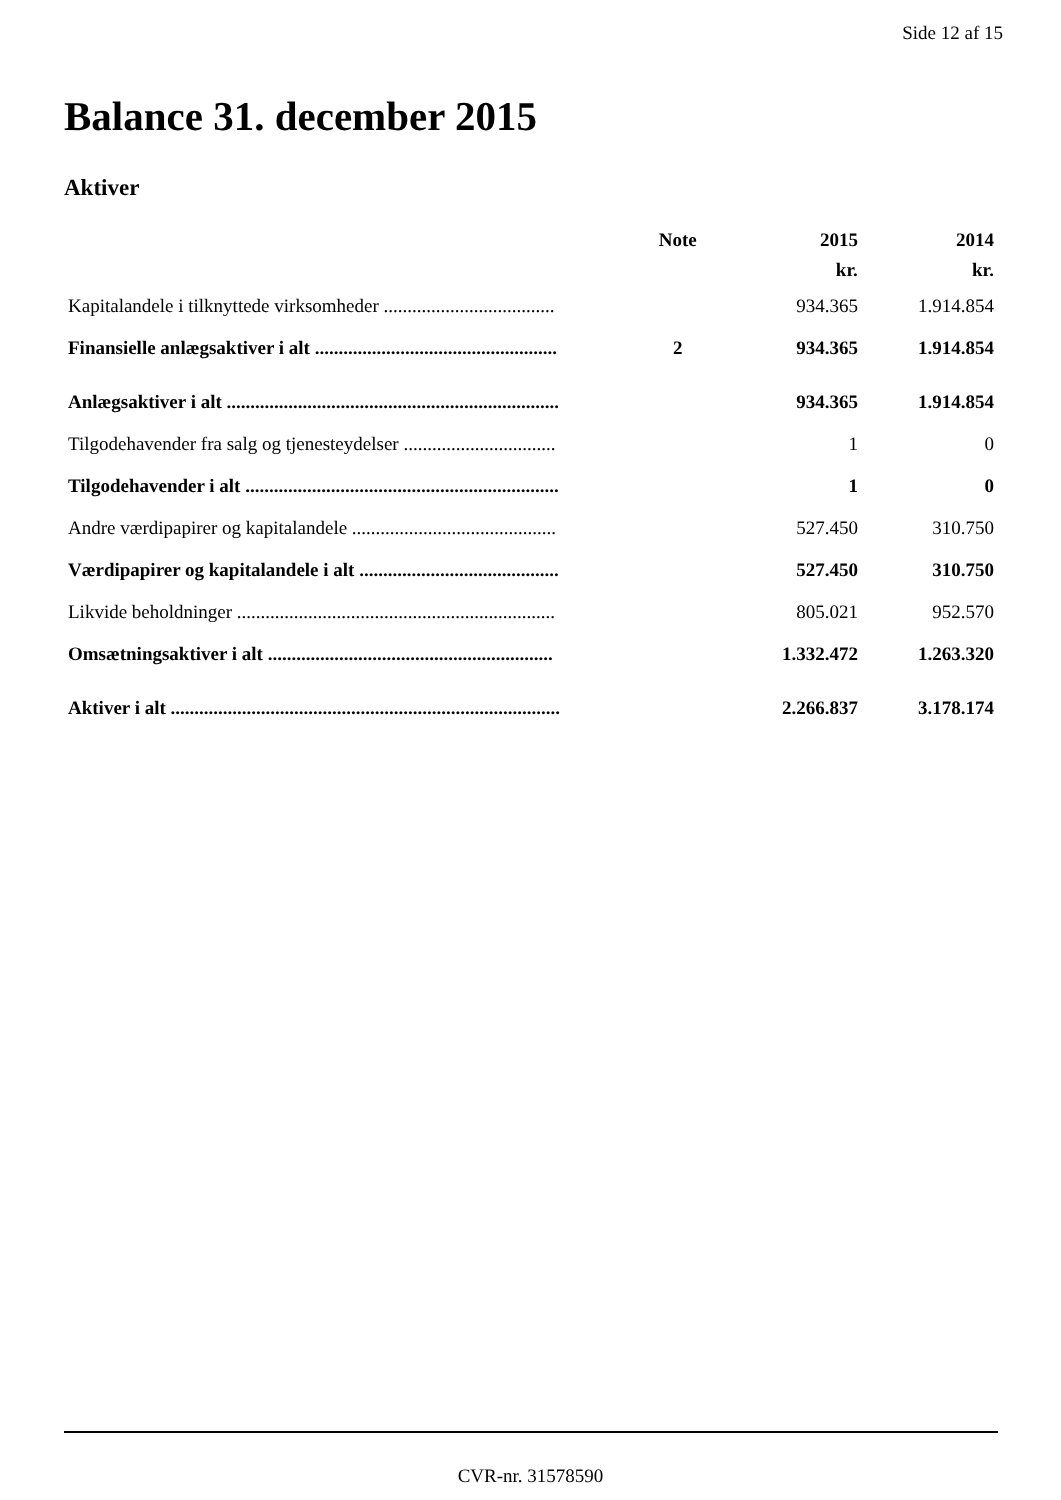Side 12 af 15
Balance 31. december 2015
Aktiver
| | Note | 2015 | 2014 |
| --- | --- | --- | --- |
| | | kr. | kr. |
| Kapitalandele i tilknyttede virksomheder .................................... | | 934.365 | 1.914.854 |
| Finansielle anlægsaktiver i alt ................................................... | 2 | 934.365 | 1.914.854 |
| Anlægsaktiver i alt ...................................................................... | | 934.365 | 1.914.854 |
| Tilgodehavender fra salg og tjenesteydelser ................................ | | 1 | 0 |
| Tilgodehavender i alt .................................................................. | | 1 | 0 |
| Andre værdipapirer og kapitalandele ........................................... | | 527.450 | 310.750 |
| Værdipapirer og kapitalandele i alt .......................................... | | 527.450 | 310.750 |
| Likvide beholdninger ................................................................... | | 805.021 | 952.570 |
| Omsætningsaktiver i alt ............................................................ | | 1.332.472 | 1.263.320 |
| Aktiver i alt .................................................................................. | | 2.266.837 | 3.178.174 |
CVR-nr. 31578590